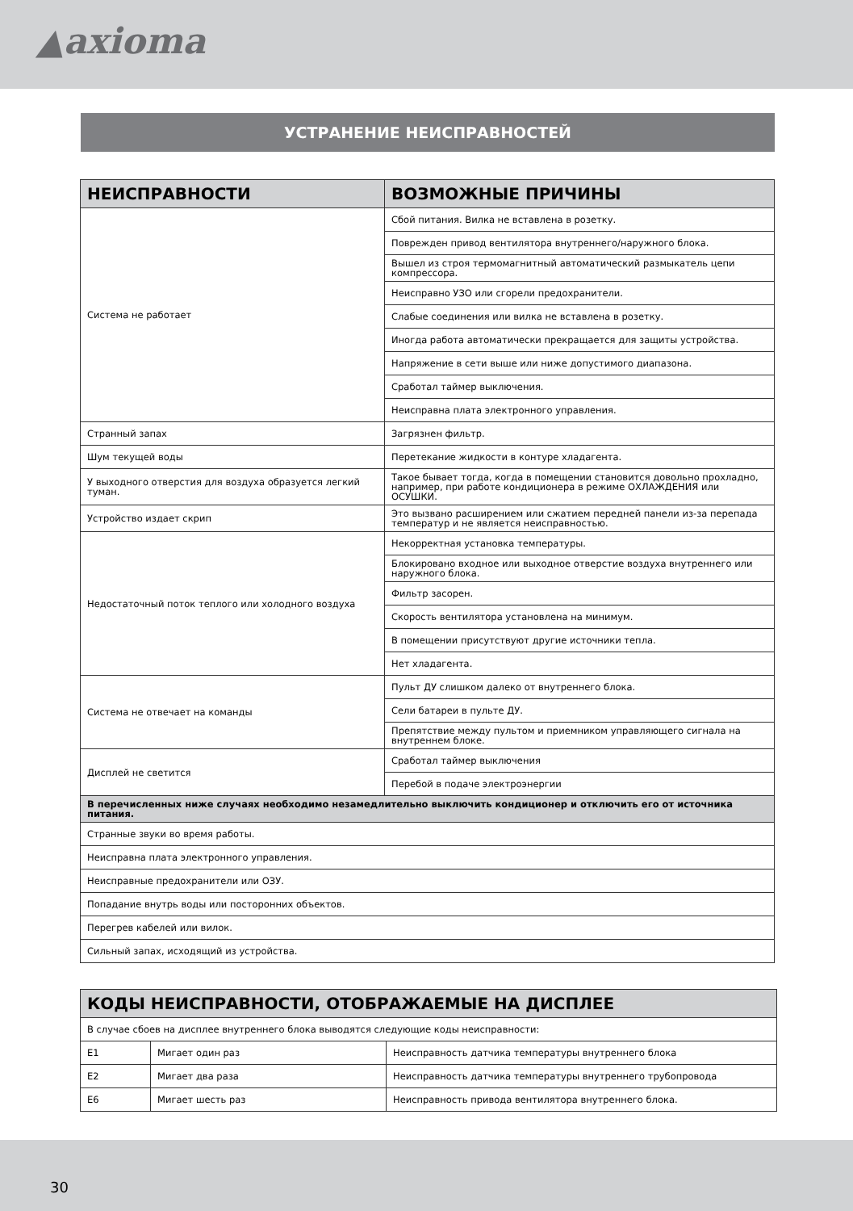▲axioma
УСТРАНЕНИЕ НЕИСПРАВНОСТЕЙ
| НЕИСПРАВНОСТИ | ВОЗМОЖНЫЕ ПРИЧИНЫ |
| --- | --- |
| Система не работает | Сбой питания. Вилка не вставлена в розетку. |
| | Поврежден привод вентилятора внутреннего/наружного блока. |
| | Вышел из строя термомагнитный автоматический размыкатель цепи компрес­сора. |
| | Неисправно УЗО или сгорели предохранители. |
| | Слабые соединения или вилка не вставлена в розетку. |
| | Иногда работа автоматически прекращается для защиты устройства. |
| | Напряжение в сети выше или ниже допустимого диапазона. |
| | Сработал таймер выключения. |
| | Неисправна плата электронного управления. |
| Странный запах | Загрязнен фильтр. |
| Шум текущей воды | Перетекание жидкости в контуре хладагента. |
| У выходного отверстия для воздуха образуется легкий туман. | Такое бывает тогда, когда в помещении становится довольно прохладно, напри­мер, при работе кондиционера в режиме ОХЛАЖДЕНИЯ или ОСУШКИ. |
| Устройство издает скрип | Это вызвано расширением или сжатием передней панели из-за перепада темпе­ратур и не является неисправностью. |
| Недостаточный поток теплого или холодного воздуха | Некорректная установка температуры. |
| | Блокировано входное или выходное отверстие воздуха внутреннего или наружного блока. |
| | Фильтр засорен. |
| | Скорость вентилятора установлена на минимум. |
| | В помещении присутствуют другие источники тепла. |
| | Нет хладагента. |
| Система не отвечает на команды | Пульт ДУ слишком далеко от внутреннего блока. |
| | Сели батареи в пульте ДУ. |
| | Препятствие между пультом и приемником управляющего сигнала на внутрен­нем блоке. |
| Дисплей не светится | Сработал таймер выключения |
| | Перебой в подаче электроэнергии |
| В перечисленных ниже случаях необходимо незамедлительно выключить кондиционер и отключить его от источника питания. | |
| Странные звуки во время работы. | |
| Неисправна плата электронного управления. | |
| Неисправные предохранители или ОЗУ. | |
| Попадание внутрь воды или посторонних объектов. | |
| Перегрев кабелей или вилок. | |
| Сильный запах, исходящий из устройства. | |
| КОДЫ НЕИСПРАВНОСТИ, ОТОБРАЖАЕМЫЕ НА ДИСПЛЕЕ | | |
| --- | --- | --- |
| В случае сбоев на дисплее внутреннего блока выводятся следующие коды неисправности: | | |
| E1 | Мигает один раз | Неисправность датчика температуры внутреннего блока |
| E2 | Мигает два раза | Неисправность датчика температуры внутреннего трубопровода |
| E6 | Мигает шесть раз | Неисправность привода вентилятора внутреннего блока. |
30